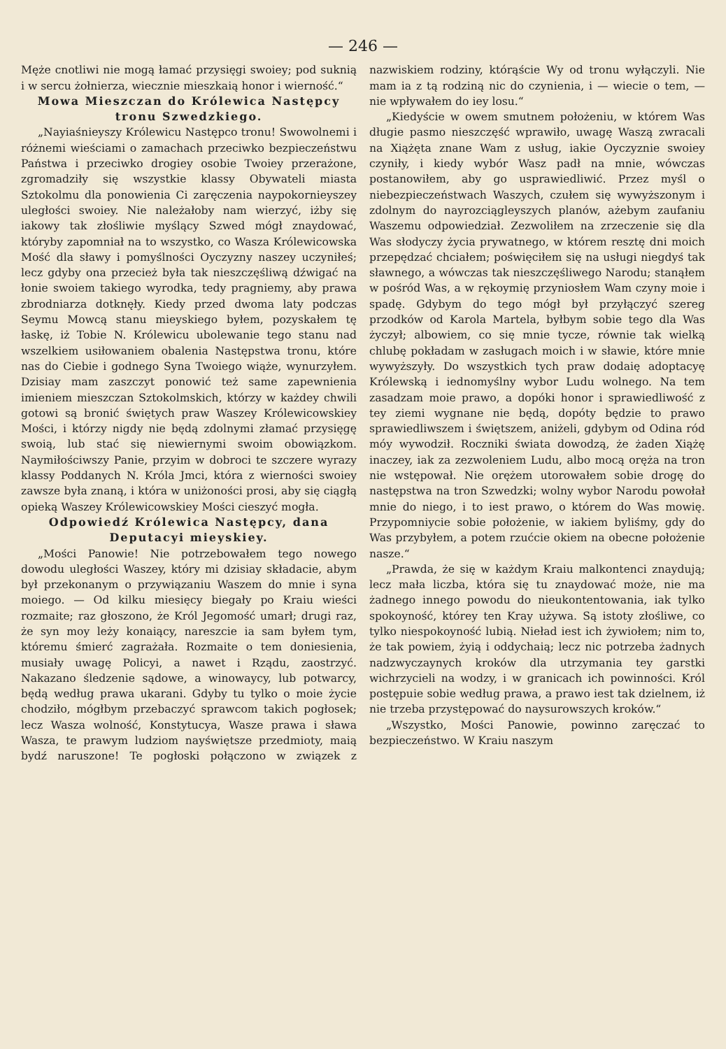— 246 —
Męże cnotliwi nie mogą łamać przysięgi swoiey; pod suknią i w sercu żołnierza, wiecznie mieszkaią honor i wierność.“
Mowa Mieszczan do Królewica Następcy tronu Szwedzkiego.
„Nayiaśnieyszy Królewicu Następco tronu! Swowolnemi i różnemi wieściami o zamachach przeciwko bezpieczeństwu Państwa i przeciwko drogiey osobie Twoiey przerażone, zgromadziły się wszystkie klassy Obywateli miasta Sztokolmu dla ponowienia Ci zaręczenia naypokornieyszey uległości swoiey. Nie należałoby nam wierzyć, iżby się iakowy tak złośliwie myślący Szwed mógł znaydować, któryby zapomniał na to wszystko, co Wasza Królewicowska Mość dla sławy i pomyślności Oyczyzny naszey uczyniłeś; lecz gdyby ona przecież była tak nieszczęśliwą dźwigać na łonie swoiem takiego wyrodka, tedy pragniemy, aby prawa zbrodniarza dotknęły. Kiedy przed dwoma laty podczas Seymu Mowcą stanu mieyskiego byłem, pozyskałem tę łaskę, iż Tobie N. Królewicu ubolewanie tego stanu nad wszelkiem usiłowaniem obalenia Następstwa tronu, które nas do Ciebie i godnego Syna Twoiego wiąże, wynurzyłem. Dzisiay mam zaszczyt ponowić też same zapewnienia imieniem mieszczan Sztokolmskich, którzy w każdey chwili gotowi są bronić świętych praw Waszey Królewicowskiey Mości, i którzy nigdy nie będą zdolnymi złamać przysięgę swoią, lub stać się niewiernymi swoim obowiązkom. Naymiłościwszy Panie, przyim w dobroci te szczere wyrazy klassy Poddanych N. Króla Jmci, która z wierności swoiey zawsze była znaną, i która w uniżoności prosi, aby się ciągłą opieką Waszey Królewicowskiey Mości cieszyć mogła.
Odpowiedź Królewica Następcy, dana Deputacyi mieyskiey.
„Mości Panowie! Nie potrzebowałem tego nowego dowodu uległości Waszey, który mi dzisiay składacie, abym był przekonanym o przywiązaniu Waszem do mnie i syna moiego. — Od kilku miesięcy biegały po Kraiu wieści rozmaite; raz głoszono, że Król Jegomość umarł; drugi raz, że syn moy leży konaiący, nareszcie ia sam byłem tym, któremu śmierć zagrażała. Rozmaite o tem doniesienia, musiały uwagę Policyi, a nawet i Rządu, zaostrzyć. Nakazano śledzenie sądowe, a winowaycy, lub potwarcy, będą według prawa ukarani. Gdyby tu tylko o moie życie chodziło, mógłbym przebaczyć sprawcom takich pogłosek; lecz Wasza wolność, Konstytucya, Wasze prawa i sława Wasza, te prawym ludziom nayświętsze przedmioty, maią bydź naruszone! Te pogłoski połączono w związek z nazwiskiem rodziny, którąście Wy od tronu wyłączyli. Nie mam ia z tą rodziną nic do czynienia, i — wiecie o tem, — nie wpływałem do iey losu.“
„Kiedyście w owem smutnem położeniu, w którem Was długie pasmo nieszczęść wprawiło, uwagę Waszą zwracali na Xiążęta znane Wam z usług, iakie Oyczyznie swoiey czyniły, i kiedy wybór Wasz padł na mnie, wówczas postanowiłem, aby go usprawiedliwić. Przez myśl o niebezpieczeństwach Waszych, czułem się wywyższonym i zdolnym do nayrozciągleyszych planów, ażebym zaufaniu Waszemu odpowiedział. Zezwoliłem na zrzeczenie się dla Was słodyczy życia prywatnego, w którem resztę dni moich przepędzać chciałem; poświęciłem się na usługi niegdyś tak sławnego, a wówczas tak nieszczęśliwego Narodu; stanąłem w pośród Was, a w rękoymię przyniosłem Wam czyny moie i spadę. Gdybym do tego mógł był przyłączyć szereg przodków od Karola Martela, byłbym sobie tego dla Was życzył; albowiem, co się mnie tycze, równie tak wielką chlubę pokładam w zasługach moich i w sławie, które mnie wywyższyły. Do wszystkich tych praw dodaię adoptacyę Królewską i iednomyślny wybor Ludu wolnego. Na tem zasadzam moie prawo, a dopóki honor i sprawiedliwość z tey ziemi wygnane nie będą, dopóty będzie to prawo sprawiedliwszem i świętszem, aniżeli, gdybym od Odina ród móy wywodził. Roczniki świata dowodzą, że żaden Xiążę inaczey, iak za zezwoleniem Ludu, albo mocą oręża na tron nie wstępował. Nie orężem utorowałem sobie drogę do następstwa na tron Szwedzki; wolny wybor Narodu powołał mnie do niego, i to iest prawo, o którem do Was mowię. Przypomniycie sobie położenie, w iakiem byliśmy, gdy do Was przybyłem, a potem rzućcie okiem na obecne położenie nasze.“
„Prawda, że się w każdym Kraiu malkontenci znaydują; lecz mała liczba, która się tu znaydować może, nie ma żadnego innego powodu do nieukontentowania, iak tylko spokoyność, którey ten Kray używa. Są istoty złośliwe, co tylko niespokoyność lubią. Nieład iest ich żywiołem; nim to, że tak powiem, żyią i oddychaią; lecz nic potrzeba żadnych nadzwyczaynych kroków dla utrzymania tey garstki wichrzycieli na wodzy, i w granicach ich powinności. Król postępuie sobie według prawa, a prawo iest tak dzielnem, iż nie trzeba przystępować do naysurowszych kroków.“
„Wszystko, Mości Panowie, powinno zaręczać to bezpieczeństwo. W Kraiu naszym